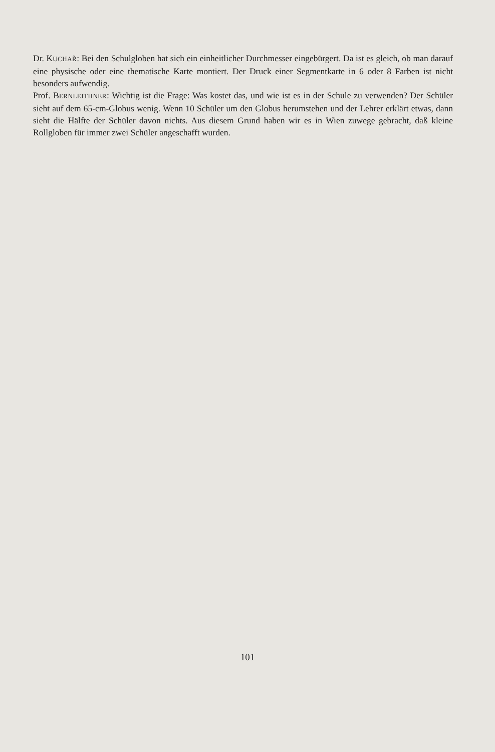Dr. KUCHAŘ: Bei den Schulgloben hat sich ein einheitlicher Durchmesser eingebürgert. Da ist es gleich, ob man darauf eine physische oder eine thematische Karte montiert. Der Druck einer Segmentkarte in 6 oder 8 Farben ist nicht besonders aufwendig.
Prof. BERNLEITHNER: Wichtig ist die Frage: Was kostet das, und wie ist es in der Schule zu verwenden? Der Schüler sieht auf dem 65-cm-Globus wenig. Wenn 10 Schüler um den Globus herumstehen und der Lehrer erklärt etwas, dann sieht die Hälfte der Schüler davon nichts. Aus diesem Grund haben wir es in Wien zuwege gebracht, daß kleine Rollgloben für immer zwei Schüler angeschafft wurden.
101